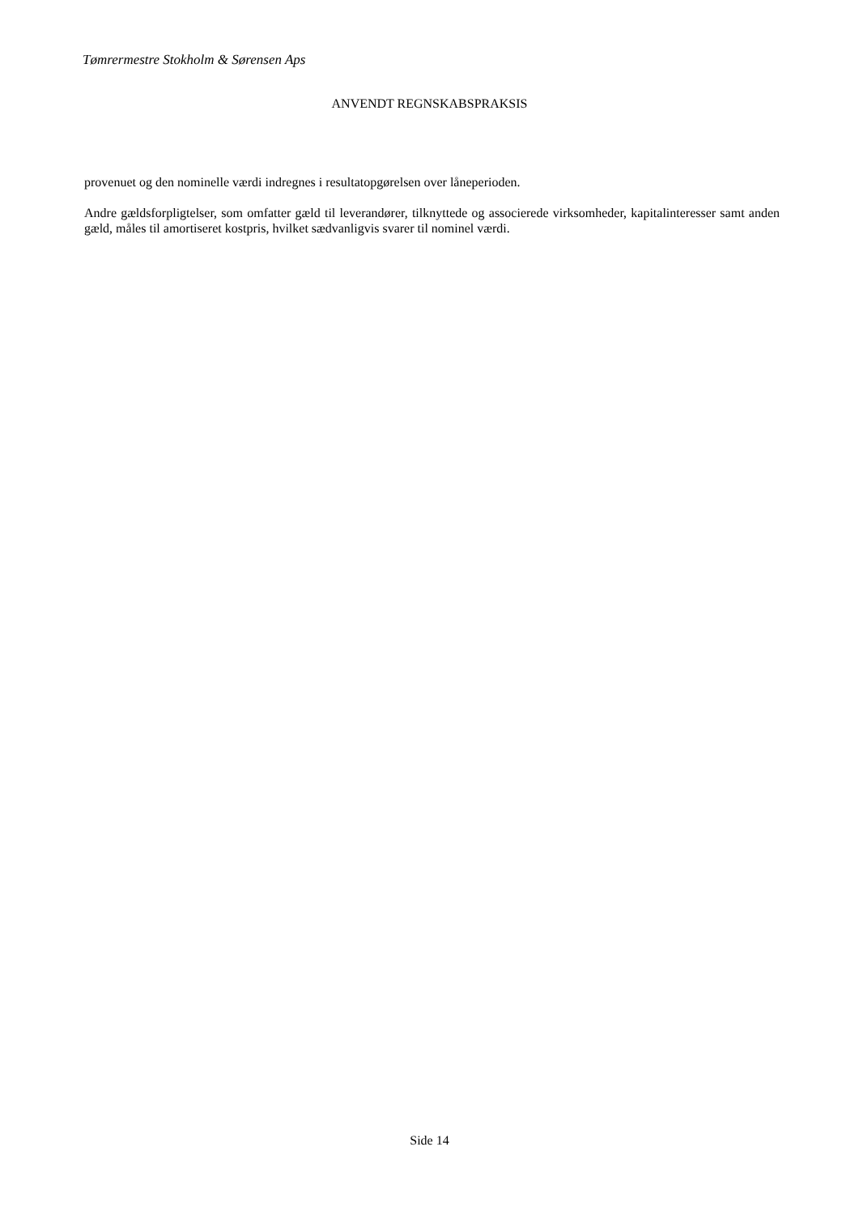Tømrermestre Stokholm & Sørensen Aps
ANVENDT REGNSKABSPRAKSIS
provenuet og den nominelle værdi indregnes i resultatopgørelsen over låneperioden.
Andre gældsforpligtelser, som omfatter gæld til leverandører, tilknyttede og associerede virksomheder, kapitalinteresser samt anden gæld, måles til amortiseret kostpris, hvilket sædvanligvis svarer til nominel værdi.
Side 14